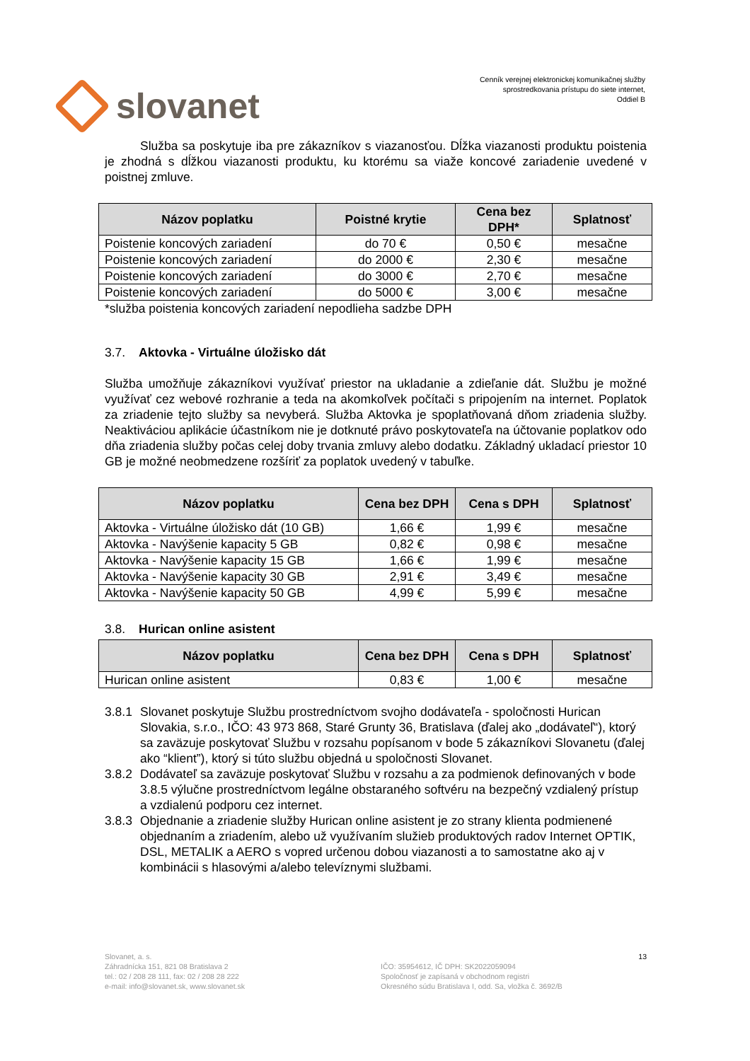slovanet
Cenník verejnej elektronickej komunikačnej služby
sprostredkovania prístupu do siete internet,
Oddiel B
Služba sa poskytuje iba pre zákazníkov s viazanosťou. Dĺžka viazanosti produktu poistenia je zhodná s dĺžkou viazanosti produktu, ku ktorému sa viaže koncové zariadenie uvedené v poistnej zmluve.
| Názov poplatku | Poistné krytie | Cena bez DPH* | Splatnosť |
| --- | --- | --- | --- |
| Poistenie koncových zariadení | do 70 € | 0,50 € | mesačne |
| Poistenie koncových zariadení | do 2000 € | 2,30 € | mesačne |
| Poistenie koncových zariadení | do 3000 € | 2,70 € | mesačne |
| Poistenie koncových zariadení | do 5000 € | 3,00 € | mesačne |
*služba poistenia koncových zariadení nepodlieha sadzbe DPH
3.7. Aktovka - Virtuálne úložisko dát
Služba umožňuje zákazníkovi využívať priestor na ukladanie a zdieľanie dát. Službu je možné využívať cez webové rozhranie a teda na akomkoľvek počítači s pripojením na internet. Poplatok za zriadenie tejto služby sa nevyberá. Služba Aktovka je spoplatňovaná dňom zriadenia služby. Neaktiváciou aplikácie účastníkom nie je dotknuté právo poskytovateľa na účtovanie poplatkov odo dňa zriadenia služby počas celej doby trvania zmluvy alebo dodatku. Základný ukladací priestor 10 GB je možné neobmedzene rozšíriť za poplatok uvedený v tabuľke.
| Názov poplatku | Cena bez DPH | Cena s DPH | Splatnosť |
| --- | --- | --- | --- |
| Aktovka - Virtuálne úložisko dát (10 GB) | 1,66 € | 1,99 € | mesačne |
| Aktovka - Navýšenie kapacity 5 GB | 0,82 € | 0,98 € | mesačne |
| Aktovka - Navýšenie kapacity 15 GB | 1,66 € | 1,99 € | mesačne |
| Aktovka - Navýšenie kapacity 30 GB | 2,91 € | 3,49 € | mesačne |
| Aktovka - Navýšenie kapacity 50 GB | 4,99 € | 5,99 € | mesačne |
3.8. Hurican online asistent
| Názov poplatku | Cena bez DPH | Cena s DPH | Splatnosť |
| --- | --- | --- | --- |
| Hurican online asistent | 0,83 € | 1,00 € | mesačne |
3.8.1 Slovanet poskytuje Službu prostredníctvom svojho dodávateľa - spoločnosti Hurican Slovakia, s.r.o., IČO: 43 973 868, Staré Grunty 36, Bratislava (ďalej ako „dodávateľ“), ktorý sa zaväzuje poskytovať Službu v rozsahu popísanom v bode 5 zákazníkovi Slovanetu (ďalej ako “klient”), ktorý si túto službu objedná u spoločnosti Slovanet.
3.8.2 Dodávateľ sa zaväzuje poskytovať Službu v rozsahu a za podmienok definovaných v bode 3.8.5 výlučne prostredníctvom legálne obstaraného softvéru na bezpečný vzdialený prístup a vzdialenú podporu cez internet.
3.8.3 Objednanie a zriadenie služby Hurican online asistent je zo strany klienta podmienené objednaním a zriadením, alebo už využívaním služieb produktových radov Internet OPTIK, DSL, METALIK a AERO s vopred určenou dobou viazanosti a to samostatne ako aj v kombinácii s hlasovými a/alebo televíznymi službami.
Slovanet, a. s.
Záhradnícka 151, 821 08 Bratislava 2
tel.: 02 / 208 28 111, fax: 02 / 208 28 222
e-mail: info@slovanet.sk, www.slovanet.sk
IČO: 35954612, IČ DPH: SK2022059094
Spoločnosť je zapísaná v obchodnom registri
Okresného súdu Bratislava I, odd. Sa, vložka č. 3692/B
13